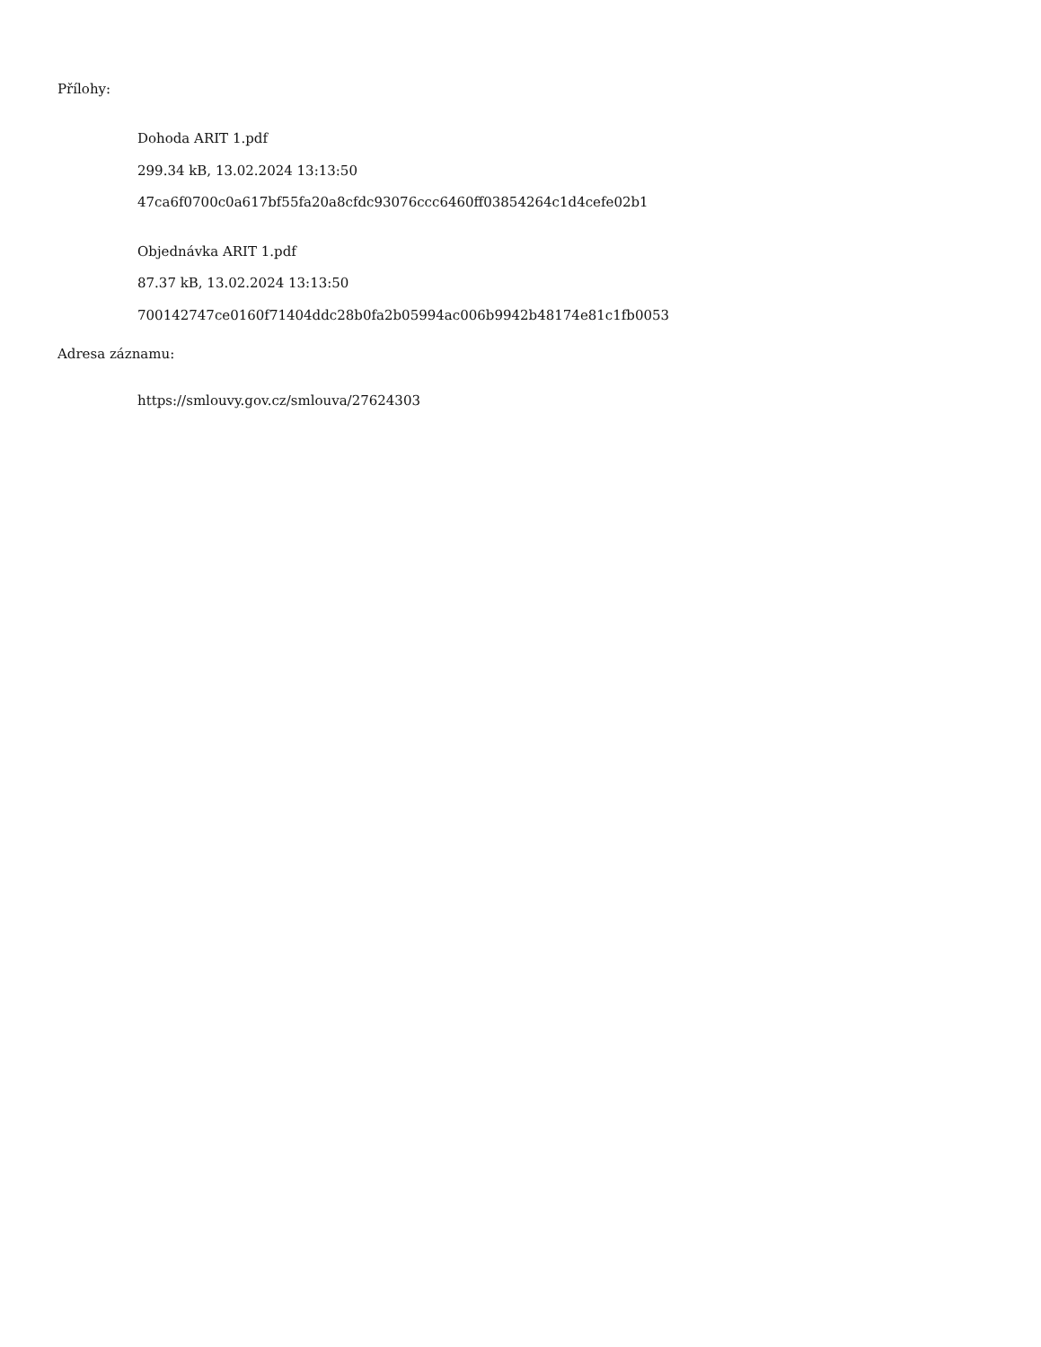Přílohy:
Dohoda ARIT 1.pdf
299.34 kB, 13.02.2024 13:13:50
47ca6f0700c0a617bf55fa20a8cfdc93076ccc6460ff03854264c1d4cefe02b1
Objednávka ARIT 1.pdf
87.37 kB, 13.02.2024 13:13:50
700142747ce0160f71404ddc28b0fa2b05994ac006b9942b48174e81c1fb0053
Adresa záznamu:
https://smlouvy.gov.cz/smlouva/27624303